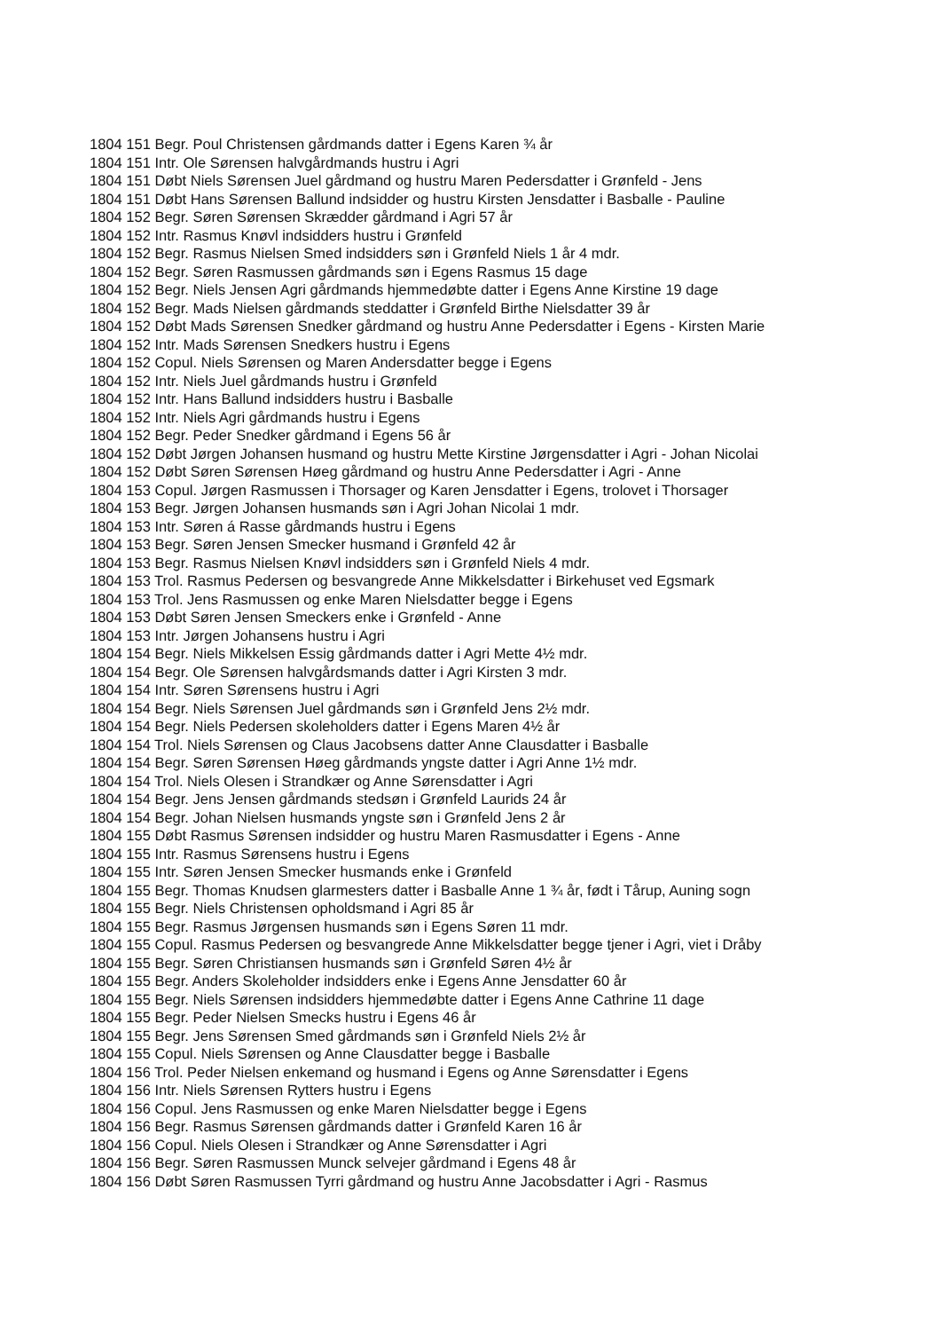1804 151 Begr. Poul Christensen gårdmands datter i Egens Karen ¾ år
1804 151 Intr. Ole Sørensen halvgårdmands hustru i Agri
1804 151 Døbt Niels Sørensen Juel gårdmand og hustru Maren Pedersdatter i Grønfeld - Jens
1804 151 Døbt Hans Sørensen Ballund indsidder og hustru Kirsten Jensdatter i Basballe - Pauline
1804 152 Begr. Søren Sørensen Skrædder gårdmand i Agri 57 år
1804 152 Intr. Rasmus Knøvl indsidders hustru i Grønfeld
1804 152 Begr. Rasmus Nielsen Smed indsidders søn i Grønfeld Niels 1 år 4 mdr.
1804 152 Begr. Søren Rasmussen gårdmands søn i Egens Rasmus 15 dage
1804 152 Begr. Niels Jensen Agri gårdmands hjemmedøbte datter i Egens Anne Kirstine 19 dage
1804 152 Begr. Mads Nielsen gårdmands steddatter i Grønfeld Birthe Nielsdatter 39 år
1804 152 Døbt Mads Sørensen Snedker gårdmand og hustru Anne Pedersdatter i Egens - Kirsten Marie
1804 152 Intr. Mads Sørensen Snedkers hustru i Egens
1804 152 Copul. Niels Sørensen og Maren Andersdatter begge i Egens
1804 152 Intr. Niels Juel gårdmands hustru i Grønfeld
1804 152 Intr. Hans Ballund indsidders hustru i Basballe
1804 152 Intr. Niels Agri gårdmands hustru i Egens
1804 152 Begr. Peder Snedker gårdmand i Egens 56 år
1804 152 Døbt Jørgen Johansen husmand og hustru Mette Kirstine Jørgensdatter i Agri - Johan Nicolai
1804 152 Døbt Søren Sørensen Høeg gårdmand og hustru Anne Pedersdatter i Agri - Anne
1804 153 Copul. Jørgen Rasmussen i Thorsager og Karen Jensdatter i Egens, trolovet i Thorsager
1804 153 Begr. Jørgen Johansen husmands søn i Agri Johan Nicolai 1 mdr.
1804 153 Intr. Søren á Rasse gårdmands hustru i Egens
1804 153 Begr. Søren Jensen Smecker husmand i Grønfeld 42 år
1804 153 Begr. Rasmus Nielsen Knøvl indsidders søn i Grønfeld Niels 4 mdr.
1804 153 Trol. Rasmus Pedersen og besvangrede Anne Mikkelsdatter i Birkehuset ved Egsmark
1804 153 Trol. Jens Rasmussen og enke Maren Nielsdatter begge i Egens
1804 153 Døbt Søren Jensen Smeckers enke i Grønfeld - Anne
1804 153 Intr. Jørgen Johansens hustru i Agri
1804 154 Begr. Niels Mikkelsen Essig gårdmands datter i Agri Mette 4½ mdr.
1804 154 Begr. Ole Sørensen halvgårdsmands datter i Agri Kirsten 3 mdr.
1804 154 Intr. Søren Sørensens hustru i Agri
1804 154 Begr. Niels Sørensen Juel gårdmands søn i Grønfeld Jens 2½ mdr.
1804 154 Begr. Niels Pedersen skoleholders datter i Egens Maren 4½ år
1804 154 Trol. Niels Sørensen og Claus Jacobsens datter Anne Clausdatter i Basballe
1804 154 Begr. Søren Sørensen Høeg gårdmands yngste datter i Agri Anne 1½ mdr.
1804 154 Trol. Niels Olesen i Strandkær og Anne Sørensdatter i Agri
1804 154 Begr. Jens Jensen gårdmands stedsøn i Grønfeld Laurids 24 år
1804 154 Begr. Johan Nielsen husmands yngste søn i Grønfeld Jens 2 år
1804 155 Døbt Rasmus Sørensen indsidder og hustru Maren Rasmusdatter i Egens - Anne
1804 155 Intr. Rasmus Sørensens hustru i Egens
1804 155 Intr. Søren Jensen Smecker husmands enke i Grønfeld
1804 155 Begr. Thomas Knudsen glarmesters datter i Basballe Anne 1 ¾ år, født i Tårup, Auning sogn
1804 155 Begr. Niels Christensen opholdsmand i Agri 85 år
1804 155 Begr. Rasmus Jørgensen husmands søn i Egens Søren 11 mdr.
1804 155 Copul. Rasmus Pedersen og besvangrede Anne Mikkelsdatter begge tjener i Agri, viet i Dråby
1804 155 Begr. Søren Christiansen husmands søn i Grønfeld Søren 4½ år
1804 155 Begr. Anders Skoleholder indsidders enke i Egens Anne Jensdatter 60 år
1804 155 Begr. Niels Sørensen indsidders hjemmedøbte datter i Egens Anne Cathrine 11 dage
1804 155 Begr. Peder Nielsen Smecks hustru i Egens 46 år
1804 155 Begr. Jens Sørensen Smed gårdmands søn i Grønfeld Niels 2½ år
1804 155 Copul. Niels Sørensen og Anne Clausdatter begge i Basballe
1804 156 Trol. Peder Nielsen enkemand og husmand i Egens og Anne Sørensdatter i Egens
1804 156 Intr. Niels Sørensen Rytters hustru i Egens
1804 156 Copul. Jens Rasmussen og enke Maren Nielsdatter begge i Egens
1804 156 Begr. Rasmus Sørensen gårdmands datter i Grønfeld Karen 16 år
1804 156 Copul. Niels Olesen i Strandkær og Anne Sørensdatter i Agri
1804 156 Begr. Søren Rasmussen Munck selvejer gårdmand i Egens 48 år
1804 156 Døbt Søren Rasmussen Tyrri gårdmand og hustru Anne Jacobsdatter i Agri - Rasmus